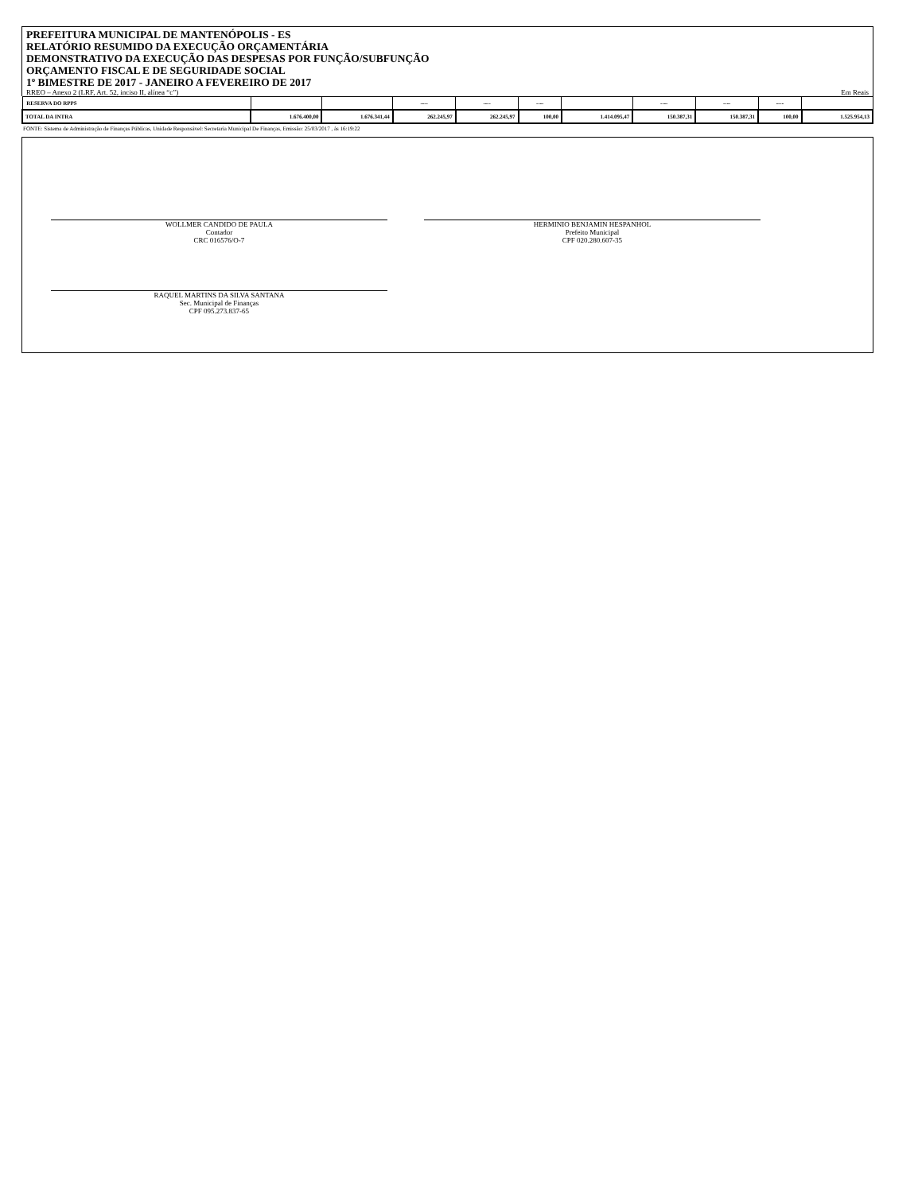PREFEITURA MUNICIPAL DE MANTENÓPOLIS - ES
RELATÓRIO RESUMIDO DA EXECUÇÃO ORÇAMENTÁRIA
DEMONSTRATIVO DA EXECUÇÃO DAS DESPESAS POR FUNÇÃO/SUBFUNÇÃO
ORÇAMENTO FISCAL E DE SEGURIDADE SOCIAL
1º BIMESTRE DE 2017 - JANEIRO A FEVEREIRO DE 2017
RREO – Anexo 2 (LRF, Art. 52, inciso II, alínea “c”) Em Reais
| RESERVA DO RPPS | | | ---- | ---- | ---- | | ---- | ---- | ---- | |
| TOTAL DA INTRA | 1.676.400,00 | 1.676.341,44 | 262.245,97 | 262.245,97 | 100,00 | 1.414.095,47 | 150.387,31 | 150.387,31 | 100,00 | 1.525.954,13 |
FONTE: Sistema de Administração de Finanças Públicas, Unidade Responsável: Secretaria Municipal De Finanças, Emissão: 25/03/2017 , às 16:19:22
WOLLMER CANDIDO DE PAULA
Contador
CRC 016576/O-7
HERMINIO BENJAMIN HESPANHOL
Prefeito Municipal
CPF 020.280.607-35
RAQUEL MARTINS DA SILVA SANTANA
Sec. Municipal de Finanças
CPF 095.273.837-65